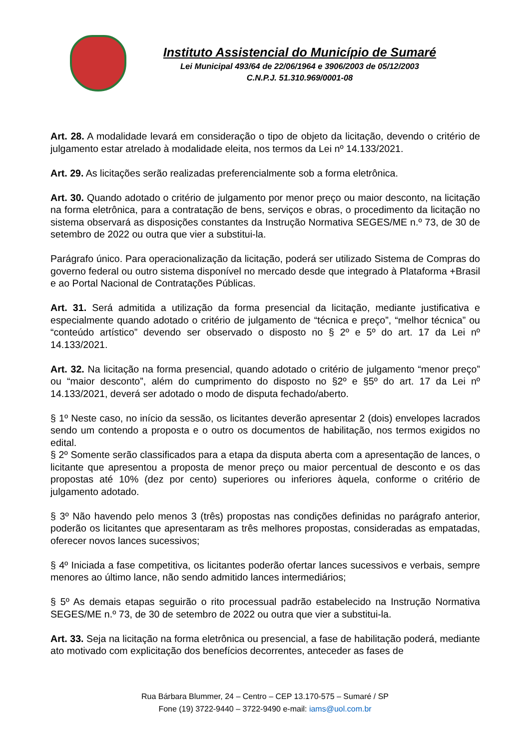Instituto Assistencial do Município de Sumaré
Lei Municipal 493/64 de 22/06/1964 e 3906/2003 de 05/12/2003
C.N.P.J. 51.310.969/0001-08
Art. 28. A modalidade levará em consideração o tipo de objeto da licitação, devendo o critério de julgamento estar atrelado à modalidade eleita, nos termos da Lei nº 14.133/2021.
Art. 29. As licitações serão realizadas preferencialmente sob a forma eletrônica.
Art. 30. Quando adotado o critério de julgamento por menor preço ou maior desconto, na licitação na forma eletrônica, para a contratação de bens, serviços e obras, o procedimento da licitação no sistema observará as disposições constantes da Instrução Normativa SEGES/ME n.º 73, de 30 de setembro de 2022 ou outra que vier a substitui-la.
Parágrafo único. Para operacionalização da licitação, poderá ser utilizado Sistema de Compras do governo federal ou outro sistema disponível no mercado desde que integrado à Plataforma +Brasil e ao Portal Nacional de Contratações Públicas.
Art. 31. Será admitida a utilização da forma presencial da licitação, mediante justificativa e especialmente quando adotado o critério de julgamento de “técnica e preço”, “melhor técnica” ou “conteúdo artístico” devendo ser observado o disposto no § 2º e 5º do art. 17 da Lei nº 14.133/2021.
Art. 32. Na licitação na forma presencial, quando adotado o critério de julgamento “menor preço” ou “maior desconto”, além do cumprimento do disposto no §2º e §5º do art. 17 da Lei nº 14.133/2021, deverá ser adotado o modo de disputa fechado/aberto.
§ 1º Neste caso, no início da sessão, os licitantes deverão apresentar 2 (dois) envelopes lacrados sendo um contendo a proposta e o outro os documentos de habilitação, nos termos exigidos no edital.
§ 2º Somente serão classificados para a etapa da disputa aberta com a apresentação de lances, o licitante que apresentou a proposta de menor preço ou maior percentual de desconto e os das propostas até 10% (dez por cento) superiores ou inferiores àquela, conforme o critério de julgamento adotado.
§ 3º Não havendo pelo menos 3 (três) propostas nas condições definidas no parágrafo anterior, poderão os licitantes que apresentaram as três melhores propostas, consideradas as empatadas, oferecer novos lances sucessivos;
§ 4º Iniciada a fase competitiva, os licitantes poderão ofertar lances sucessivos e verbais, sempre menores ao último lance, não sendo admitido lances intermediários;
§ 5º As demais etapas seguirão o rito processual padrão estabelecido na Instrução Normativa SEGES/ME n.º 73, de 30 de setembro de 2022 ou outra que vier a substitui-la.
Art. 33. Seja na licitação na forma eletrônica ou presencial, a fase de habilitação poderá, mediante ato motivado com explicitação dos benefícios decorrentes, anteceder as fases de
Rua Bárbara Blummer, 24 – Centro – CEP 13.170-575 – Sumaré / SP
Fone (19) 3722-9440 – 3722-9490 e-mail: iams@uol.com.br